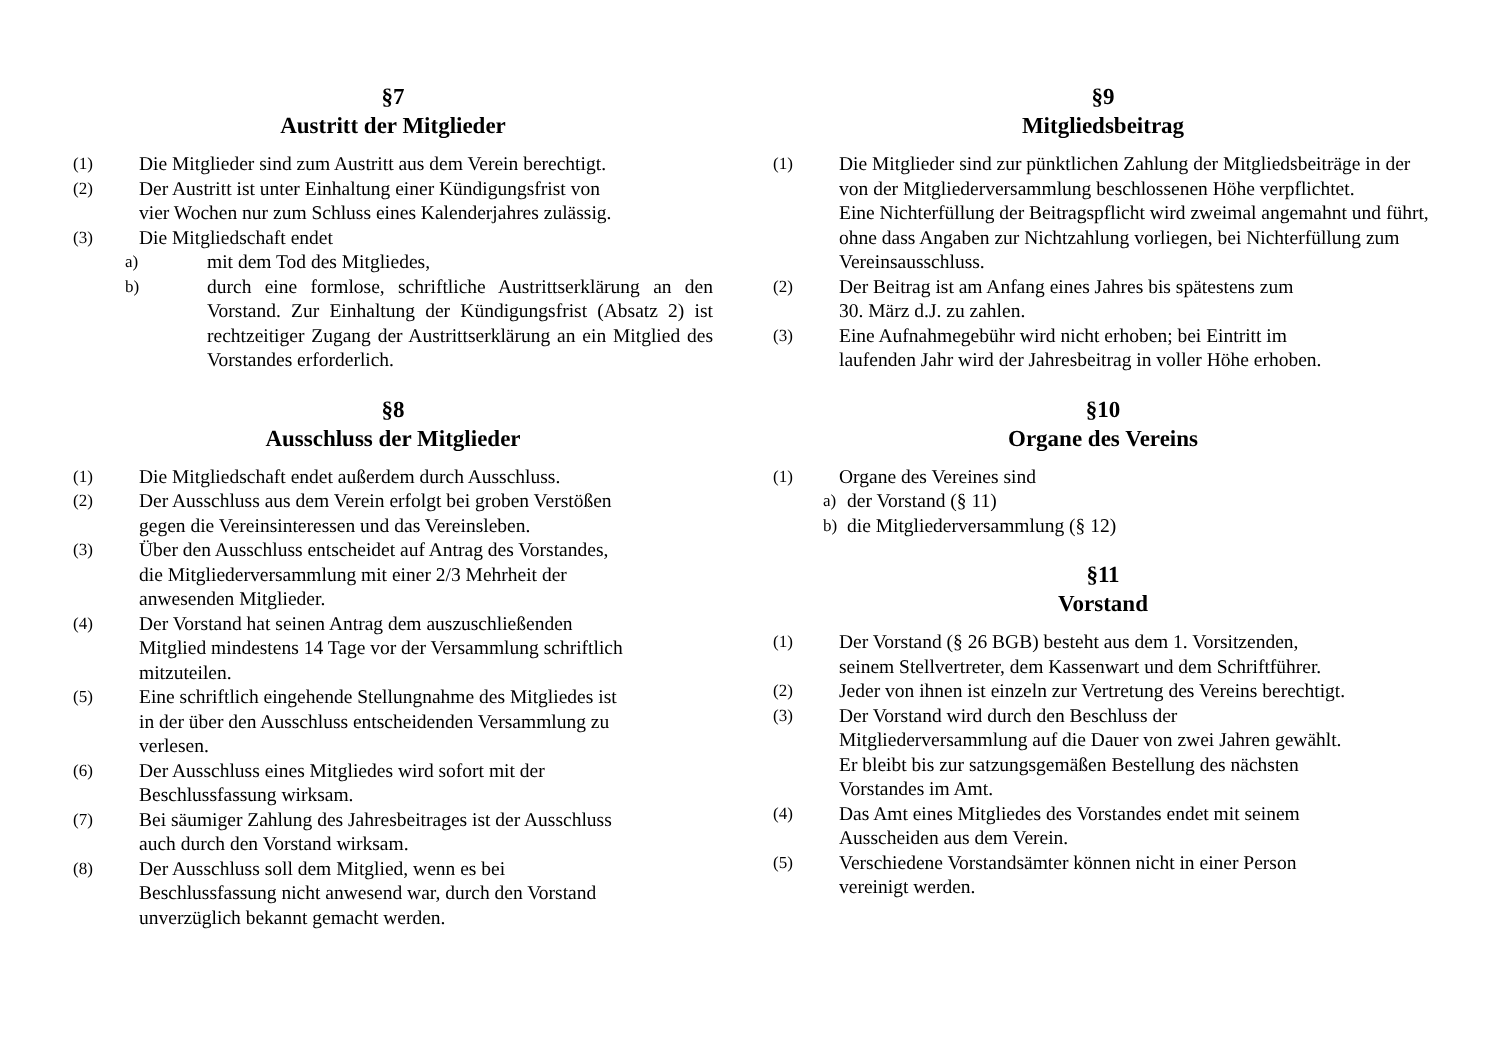§7
Austritt der Mitglieder
(1) Die Mitglieder sind zum Austritt aus dem Verein berechtigt.
(2) Der Austritt ist unter Einhaltung einer Kündigungsfrist von
vier Wochen nur zum Schluss eines Kalenderjahres zulässig.
(3) Die Mitgliedschaft endet
a) mit dem Tod des Mitgliedes,
b) durch eine formlose, schriftliche Austrittserklärung an den Vorstand. Zur Einhaltung der Kündigungsfrist (Absatz 2) ist rechtzeitiger Zugang der Austrittserklärung an ein Mitglied des Vorstandes erforderlich.
§8
Ausschluss der Mitglieder
(1) Die Mitgliedschaft endet außerdem durch Ausschluss.
(2) Der Ausschluss aus dem Verein erfolgt bei groben Verstößen
gegen die Vereinsinteressen und das Vereinsleben.
(3) Über den Ausschluss entscheidet auf Antrag des Vorstandes,
die Mitgliederversammlung mit einer 2/3 Mehrheit der
anwesenden Mitglieder.
(4) Der Vorstand hat seinen Antrag dem auszuschließenden
Mitglied mindestens 14 Tage vor der Versammlung schriftlich
mitzuteilen.
(5) Eine schriftlich eingehende Stellungnahme des Mitgliedes ist
in der über den Ausschluss entscheidenden Versammlung zu
verlesen.
(6) Der Ausschluss eines Mitgliedes wird sofort mit der
Beschlussfassung wirksam.
(7) Bei säumiger Zahlung des Jahresbeitrages ist der Ausschluss
auch durch den Vorstand wirksam.
(8) Der Ausschluss soll dem Mitglied, wenn es bei
Beschlussfassung nicht anwesend war, durch den Vorstand
unverzüglich bekannt gemacht werden.
§9
Mitgliedsbeitrag
(1) Die Mitglieder sind zur pünktlichen Zahlung der Mitgliedsbeiträge in der von der Mitgliederversammlung beschlossenen Höhe verpflichtet.
Eine Nichterfüllung der Beitragspflicht wird zweimal angemahnt und führt, ohne dass Angaben zur Nichtzahlung vorliegen, bei Nichterfüllung zum Vereinsausschluss.
(2) Der Beitrag ist am Anfang eines Jahres bis spätestens zum
30. März d.J. zu zahlen.
(3) Eine Aufnahmegebühr wird nicht erhoben; bei Eintritt im
laufenden Jahr wird der Jahresbeitrag in voller Höhe erhoben.
§10
Organe des Vereins
(1) Organe des Vereines sind
a) der Vorstand (§ 11)
b) die Mitgliederversammlung (§ 12)
§11
Vorstand
(1) Der Vorstand (§ 26 BGB) besteht aus dem 1. Vorsitzenden,
seinem Stellvertreter, dem Kassenwart und dem Schriftführer.
(2) Jeder von ihnen ist einzeln zur Vertretung des Vereins berechtigt.
(3) Der Vorstand wird durch den Beschluss der
Mitgliederversammlung auf die Dauer von zwei Jahren gewählt.
Er bleibt bis zur satzungsgemäßen Bestellung des nächsten
Vorstandes im Amt.
(4) Das Amt eines Mitgliedes des Vorstandes endet mit seinem
Ausscheiden aus dem Verein.
(5) Verschiedene Vorstandsämter können nicht in einer Person
vereinigt werden.